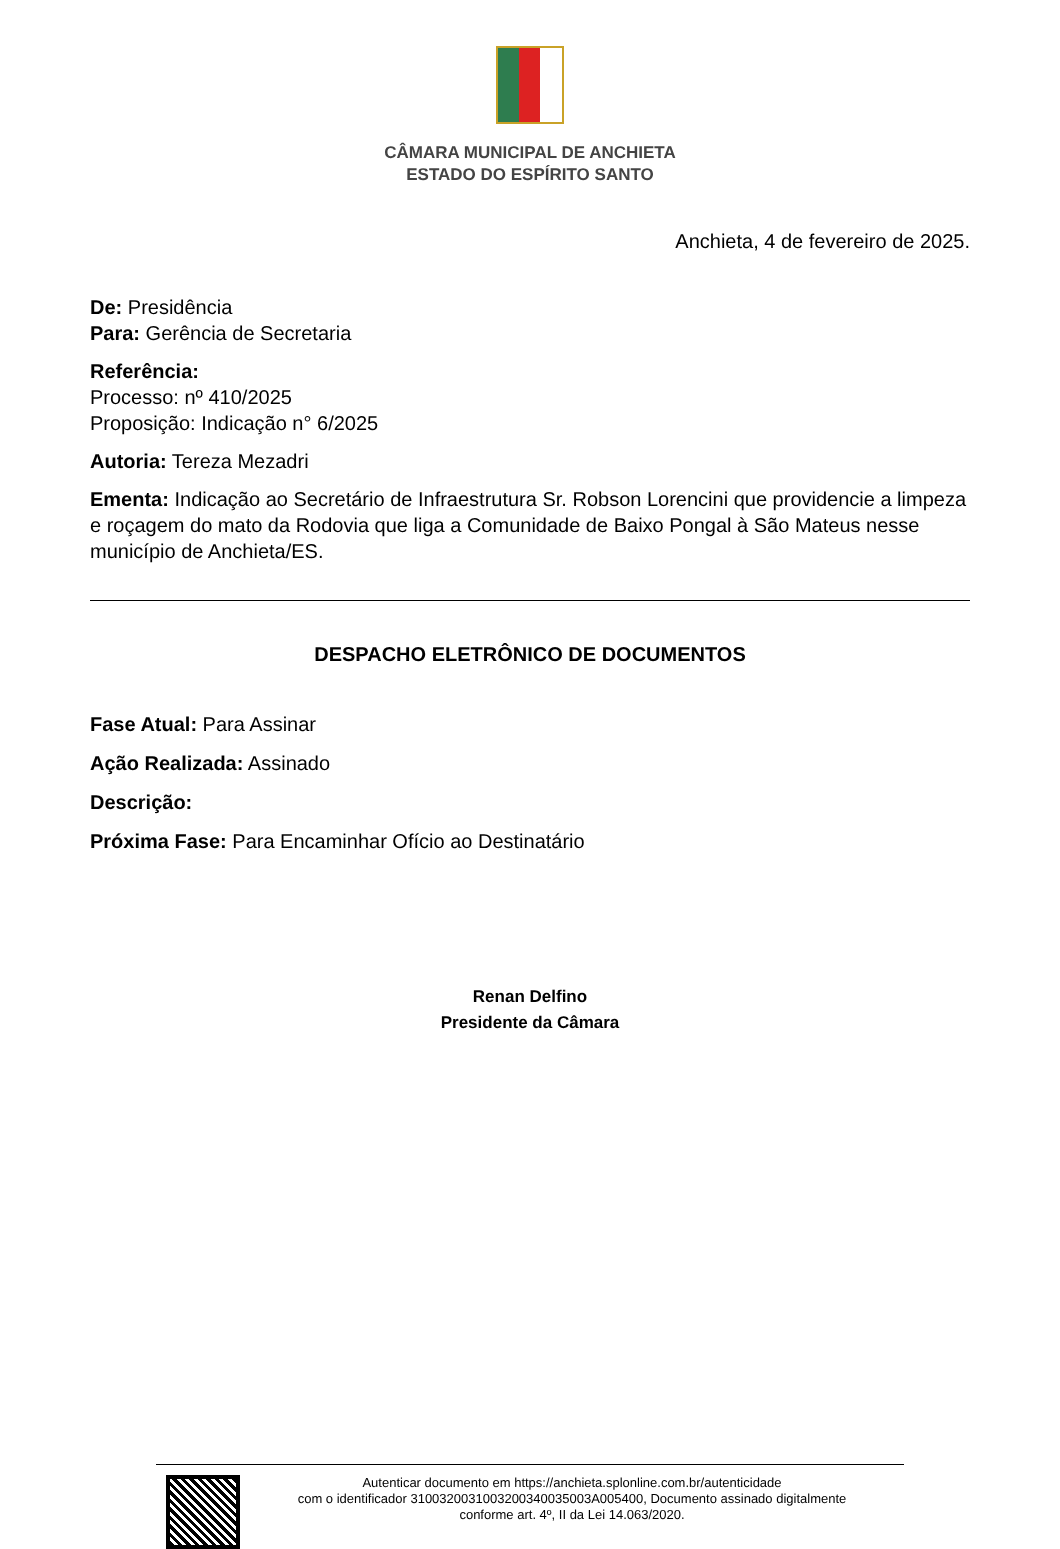CÂMARA MUNICIPAL DE ANCHIETA
ESTADO DO ESPÍRITO SANTO
Anchieta, 4 de fevereiro de 2025.
De: Presidência
Para: Gerência de Secretaria
Referência:
Processo: nº 410/2025
Proposição: Indicação n° 6/2025
Autoria: Tereza Mezadri
Ementa: Indicação ao Secretário de Infraestrutura Sr. Robson Lorencini que providencie a limpeza e roçagem do mato da Rodovia que liga a Comunidade de Baixo Pongal à São Mateus nesse município de Anchieta/ES.
DESPACHO ELETRÔNICO DE DOCUMENTOS
Fase Atual: Para Assinar
Ação Realizada: Assinado
Descrição:
Próxima Fase: Para Encaminhar Ofício ao Destinatário
Renan Delfino
Presidente da Câmara
Autenticar documento em https://anchieta.splonline.com.br/autenticidade
com o identificador 3100320031003200340035003A005400, Documento assinado digitalmente
conforme art. 4º, II da Lei 14.063/2020.